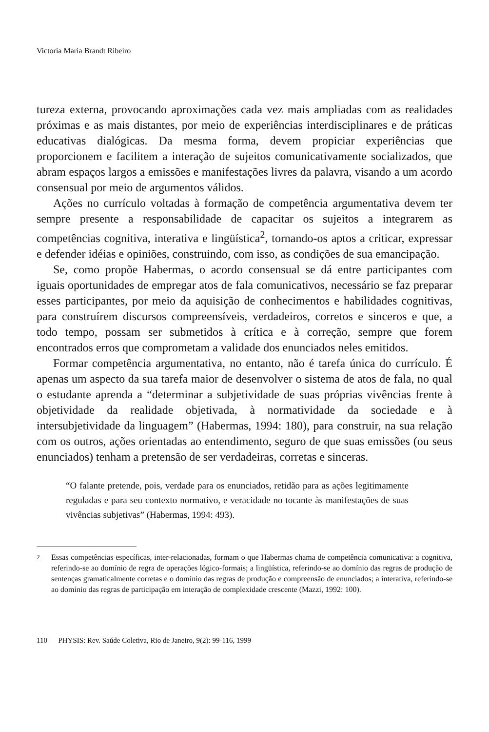Victoria Maria Brandt Ribeiro
tureza externa, provocando aproximações cada vez mais ampliadas com as realidades próximas e as mais distantes, por meio de experiências interdisciplinares e de práticas educativas dialógicas. Da mesma forma, devem propiciar experiências que proporcionem e facilitem a interação de sujeitos comunicativamente socializados, que abram espaços largos a emissões e manifestações livres da palavra, visando a um acordo consensual por meio de argumentos válidos.
Ações no currículo voltadas à formação de competência argumentativa devem ter sempre presente a responsabilidade de capacitar os sujeitos a integrarem as competências cognitiva, interativa e lingüística<sup>2</sup>, tornando-os aptos a criticar, expressar e defender idéias e opiniões, construindo, com isso, as condições de sua emancipação.
Se, como propõe Habermas, o acordo consensual se dá entre participantes com iguais oportunidades de empregar atos de fala comunicativos, necessário se faz preparar esses participantes, por meio da aquisição de conhecimentos e habilidades cognitivas, para construírem discursos compreensíveis, verdadeiros, corretos e sinceros e que, a todo tempo, possam ser submetidos à crítica e à correção, sempre que forem encontrados erros que comprometam a validade dos enunciados neles emitidos.
Formar competência argumentativa, no entanto, não é tarefa única do currículo. É apenas um aspecto da sua tarefa maior de desenvolver o sistema de atos de fala, no qual o estudante aprenda a “determinar a subjetividade de suas próprias vivências frente à objetividade da realidade objetivada, à normatividade da sociedade e à intersubjetividade da linguagem” (Habermas, 1994: 180), para construir, na sua relação com os outros, ações orientadas ao entendimento, seguro de que suas emissões (ou seus enunciados) tenham a pretensão de ser verdadeiras, corretas e sinceras.
“O falante pretende, pois, verdade para os enunciados, retidão para as ações legitimamente reguladas e para seu contexto normativo, e veracidade no tocante às manifestações de suas vivências subjetivas” (Habermas, 1994: 493).
<sup>2</sup> Essas competências específicas, inter-relacionadas, formam o que Habermas chama de competência comunicativa: a cognitiva, referindo-se ao domínio de regra de operações lógico-formais; a lingüística, referindo-se ao domínio das regras de produção de sentenças gramaticalmente corretas e o domínio das regras de produção e compreensão de enunciados; a interativa, referindo-se ao domínio das regras de participação em interação de complexidade crescente (Mazzi, 1992: 100).
110 PHYSIS: Rev. Saúde Coletiva, Rio de Janeiro, 9(2): 99-116, 1999